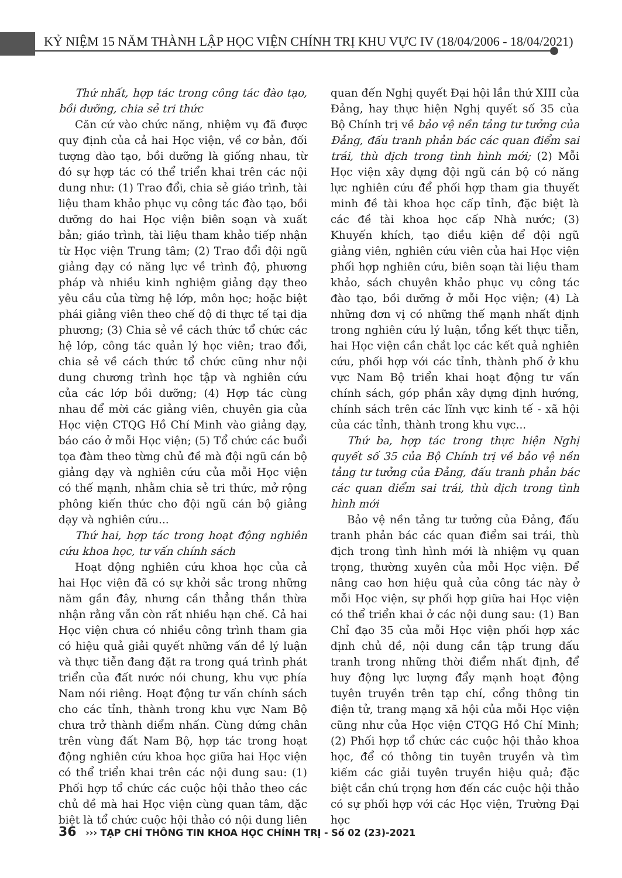KỶ NIỆM 15 NĂM THÀNH LẬP HỌC VIỆN CHÍNH TRỊ KHU VỰC IV (18/04/2006 - 18/04/2021)
Thứ nhất, hợp tác trong công tác đào tạo, bồi dưỡng, chia sẻ tri thức
Căn cứ vào chức năng, nhiệm vụ đã được quy định của cả hai Học viện, về cơ bản, đối tượng đào tạo, bồi dưỡng là giống nhau, từ đó sự hợp tác có thể triển khai trên các nội dung như: (1) Trao đổi, chia sẻ giáo trình, tài liệu tham khảo phục vụ công tác đào tạo, bồi dưỡng do hai Học viện biên soạn và xuất bản; giáo trình, tài liệu tham khảo tiếp nhận từ Học viện Trung tâm; (2) Trao đổi đội ngũ giảng dạy có năng lực về trình độ, phương pháp và nhiều kinh nghiệm giảng dạy theo yêu cầu của từng hệ lớp, môn học; hoặc biệt phái giảng viên theo chế độ đi thực tế tại địa phương; (3) Chia sẻ về cách thức tổ chức các hệ lớp, công tác quản lý học viên; trao đổi, chia sẻ về cách thức tổ chức cũng như nội dung chương trình học tập và nghiên cứu của các lớp bồi dưỡng; (4) Hợp tác cùng nhau để mời các giảng viên, chuyên gia của Học viện CTQG Hồ Chí Minh vào giảng dạy, báo cáo ở mỗi Học viện; (5) Tổ chức các buổi tọa đàm theo từng chủ đề mà đội ngũ cán bộ giảng dạy và nghiên cứu của mỗi Học viện có thế mạnh, nhằm chia sẻ tri thức, mở rộng phông kiến thức cho đội ngũ cán bộ giảng dạy và nghiên cứu...
Thứ hai, hợp tác trong hoạt động nghiên cứu khoa học, tư vấn chính sách
Hoạt động nghiên cứu khoa học của cả hai Học viện đã có sự khởi sắc trong những năm gần đây, nhưng cần thẳng thắn thừa nhận rằng vẫn còn rất nhiều hạn chế. Cả hai Học viện chưa có nhiều công trình tham gia có hiệu quả giải quyết những vấn đề lý luận và thực tiễn đang đặt ra trong quá trình phát triển của đất nước nói chung, khu vực phía Nam nói riêng. Hoạt động tư vấn chính sách cho các tỉnh, thành trong khu vực Nam Bộ chưa trở thành điểm nhấn. Cùng đứng chân trên vùng đất Nam Bộ, hợp tác trong hoạt động nghiên cứu khoa học giữa hai Học viện có thể triển khai trên các nội dung sau: (1) Phối hợp tổ chức các cuộc hội thảo theo các chủ đề mà hai Học viện cùng quan tâm, đặc biệt là tổ chức cuộc hội thảo có nội dung liên quan đến Nghị quyết Đại hội lần thứ XIII của Đảng, hay thực hiện Nghị quyết số 35 của Bộ Chính trị về bảo vệ nền tảng tư tưởng của Đảng, đấu tranh phản bác các quan điểm sai trái, thù địch trong tình hình mới; (2) Mỗi Học viện xây dựng đội ngũ cán bộ có năng lực nghiên cứu để phối hợp tham gia thuyết minh đề tài khoa học cấp tỉnh, đặc biệt là các đề tài khoa học cấp Nhà nước; (3) Khuyến khích, tạo điều kiện để đội ngũ giảng viên, nghiên cứu viên của hai Học viện phối hợp nghiên cứu, biên soạn tài liệu tham khảo, sách chuyên khảo phục vụ công tác đào tạo, bồi dưỡng ở mỗi Học viện; (4) Là những đơn vị có những thế mạnh nhất định trong nghiên cứu lý luận, tổng kết thực tiễn, hai Học viện cần chắt lọc các kết quả nghiên cứu, phối hợp với các tỉnh, thành phố ở khu vực Nam Bộ triển khai hoạt động tư vấn chính sách, góp phần xây dựng định hướng, chính sách trên các lĩnh vực kinh tế - xã hội của các tỉnh, thành trong khu vực...
Thứ ba, hợp tác trong thực hiện Nghị quyết số 35 của Bộ Chính trị về bảo vệ nền tảng tư tưởng của Đảng, đấu tranh phản bác các quan điểm sai trái, thù địch trong tình hình mới
Bảo vệ nền tảng tư tưởng của Đảng, đấu tranh phản bác các quan điểm sai trái, thù địch trong tình hình mới là nhiệm vụ quan trọng, thường xuyên của mỗi Học viện. Để nâng cao hơn hiệu quả của công tác này ở mỗi Học viện, sự phối hợp giữa hai Học viện có thể triển khai ở các nội dung sau: (1) Ban Chỉ đạo 35 của mỗi Học viện phối hợp xác định chủ đề, nội dung cần tập trung đấu tranh trong những thời điểm nhất định, để huy động lực lượng đẩy mạnh hoạt động tuyên truyền trên tạp chí, cổng thông tin điện tử, trang mạng xã hội của mỗi Học viện cũng như của Học viện CTQG Hồ Chí Minh; (2) Phối hợp tổ chức các cuộc hội thảo khoa học, để có thông tin tuyên truyền và tìm kiếm các giải tuyên truyền hiệu quả; đặc biệt cần chú trọng hơn đến các cuộc hội thảo có sự phối hợp với các Học viện, Trường Đại học
36 ››› TẠP CHÍ THÔNG TIN KHOA HỌC CHÍNH TRỊ - Số 02 (23)-2021